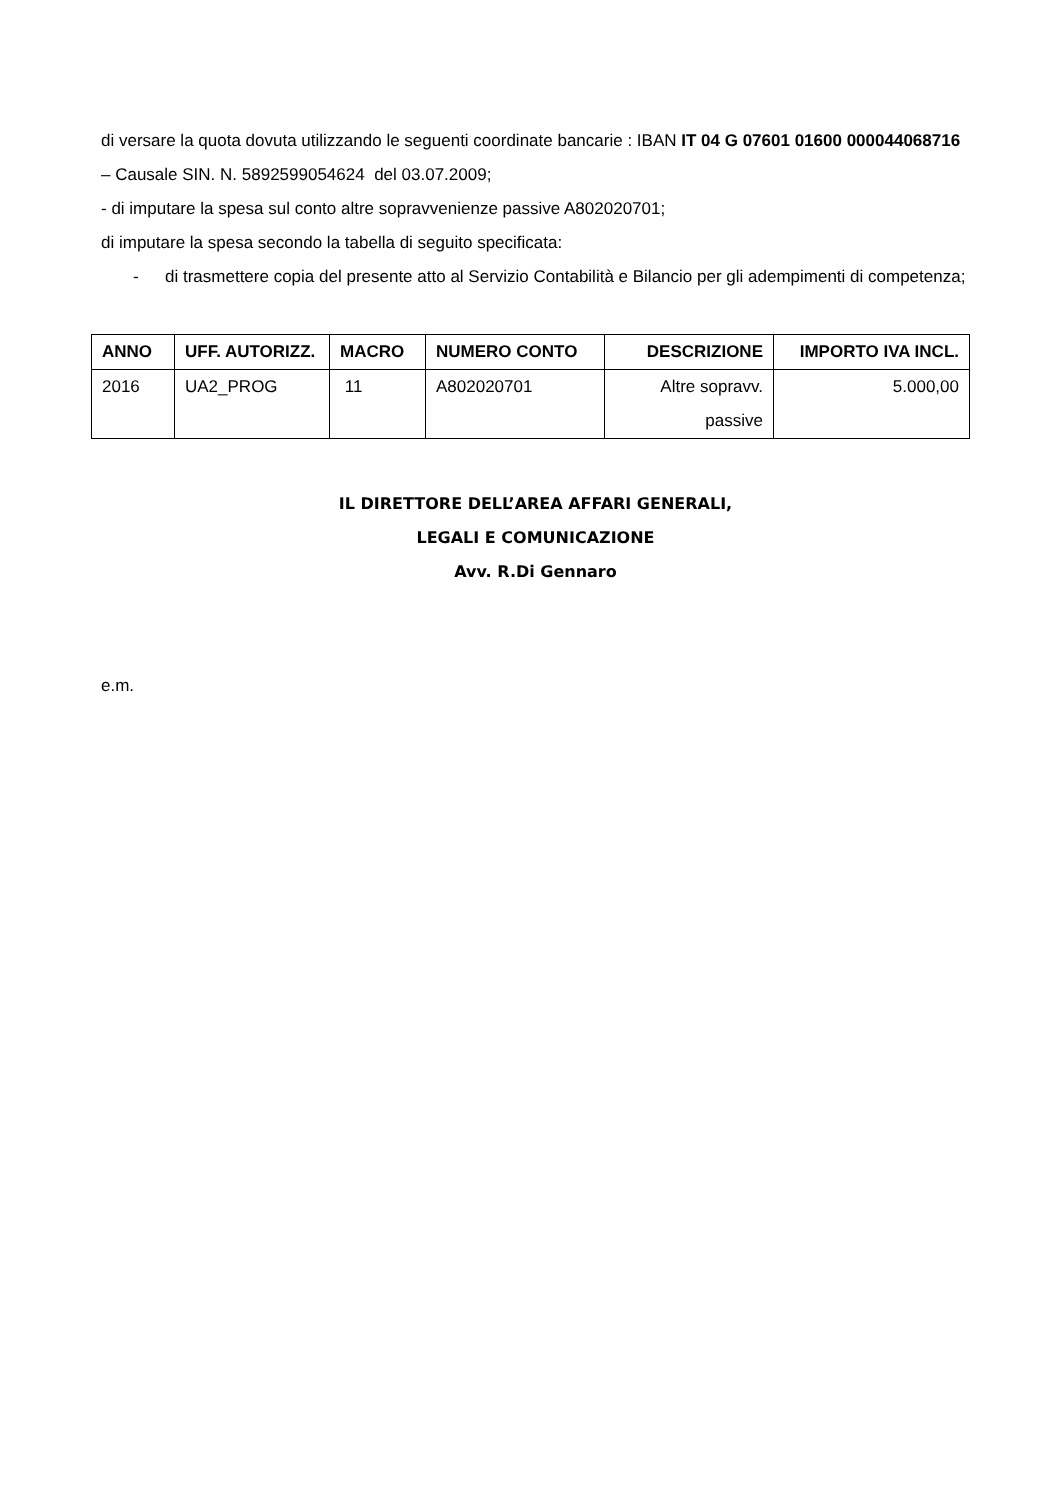di versare la quota dovuta utilizzando le seguenti coordinate bancarie : IBAN IT 04 G 07601 01600 000044068716 – Causale SIN. N. 5892599054624 del 03.07.2009;
- di imputare la spesa sul conto altre sopravvenienze passive A802020701;
di imputare la spesa secondo la tabella di seguito specificata:
- di trasmettere copia del presente atto al Servizio Contabilità e Bilancio per gli adempimenti di competenza;
| ANNO | UFF. AUTORIZZ. | MACRO | NUMERO CONTO | DESCRIZIONE | IMPORTO IVA INCL. |
| --- | --- | --- | --- | --- | --- |
| 2016 | UA2_PROG | 11 | A802020701 | Altre sopravv. passive | 5.000,00 |
IL DIRETTORE DELL’AREA AFFARI GENERALI,
LEGALI E COMUNICAZIONE
Avv. R.Di Gennaro
e.m.